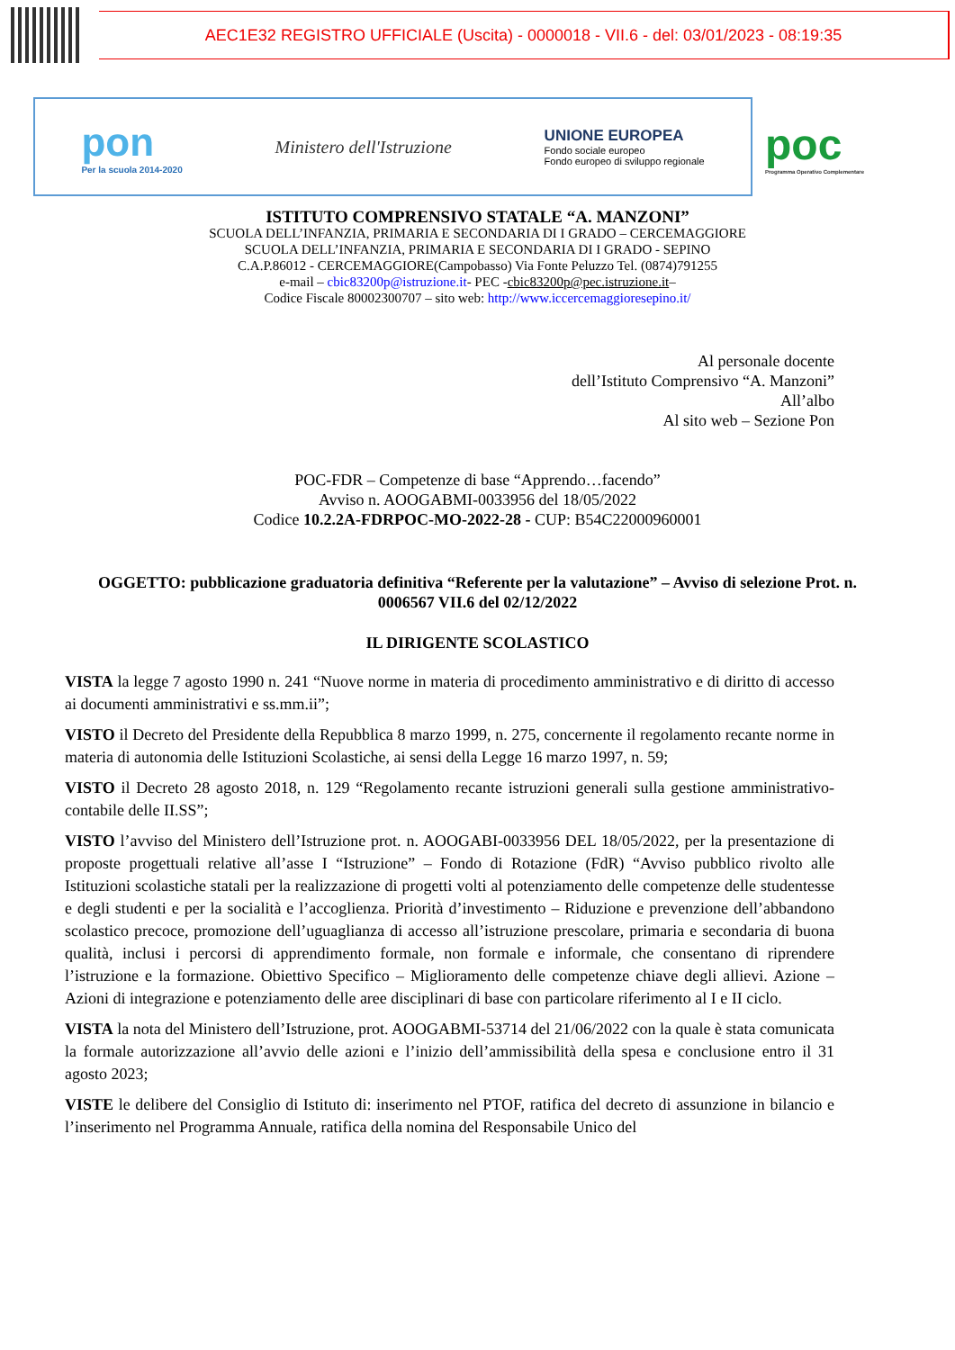AEC1E32 REGISTRO UFFICIALE (Uscita) - 0000018 - VII.6 - del: 03/01/2023 - 08:19:35
pon
Per la scuola 2014-2020
Ministero dell'Istruzione
UNIONE EUROPEA
Fondo sociale europeo
Fondo europeo di sviluppo regionale
poc
Programma Operativo Complementare
ISTITUTO COMPRENSIVO STATALE “A. MANZONI”
SCUOLA DELL’INFANZIA, PRIMARIA E SECONDARIA DI I GRADO – CERCEMAGGIORE
SCUOLA DELL’INFANZIA, PRIMARIA E SECONDARIA DI I GRADO - SEPINO
C.A.P.86012 - CERCEMAGGIORE(Campobasso) Via Fonte Peluzzo Tel. (0874)791255
e-mail – cbic83200p@istruzione.it- PEC -cbic83200p@pec.istruzione.it–
Codice Fiscale 80002300707 – sito web: http://www.iccercemaggioresepino.it/
Al personale docente
dell’Istituto Comprensivo “A. Manzoni”
All’albo
Al sito web – Sezione Pon
POC-FDR – Competenze di base “Apprendo…facendo”
Avviso n. AOOGABMI-0033956 del 18/05/2022
Codice 10.2.2A-FDRPOC-MO-2022-28 - CUP: B54C22000960001
OGGETTO: pubblicazione graduatoria definitiva “Referente per la valutazione” – Avviso di selezione Prot. n. 0006567 VII.6 del 02/12/2022
IL DIRIGENTE SCOLASTICO
VISTA la legge 7 agosto 1990 n. 241 “Nuove norme in materia di procedimento amministrativo e di diritto di accesso ai documenti amministrativi e ss.mm.ii”;
VISTO il Decreto del Presidente della Repubblica 8 marzo 1999, n. 275, concernente il regolamento recante norme in materia di autonomia delle Istituzioni Scolastiche, ai sensi della Legge 16 marzo 1997, n. 59;
VISTO il Decreto 28 agosto 2018, n. 129 “Regolamento recante istruzioni generali sulla gestione amministrativo-contabile delle II.SS”;
VISTO l’avviso del Ministero dell’Istruzione prot. n. AOOGABI-0033956 DEL 18/05/2022, per la presentazione di proposte progettuali relative all’asse I “Istruzione” – Fondo di Rotazione (FdR) “Avviso pubblico rivolto alle Istituzioni scolastiche statali per la realizzazione di progetti volti al potenziamento delle competenze delle studentesse e degli studenti e per la socialità e l’accoglienza. Priorità d’investimento – Riduzione e prevenzione dell’abbandono scolastico precoce, promozione dell’uguaglianza di accesso all’istruzione prescolare, primaria e secondaria di buona qualità, inclusi i percorsi di apprendimento formale, non formale e informale, che consentano di riprendere l’istruzione e la formazione. Obiettivo Specifico – Miglioramento delle competenze chiave degli allievi. Azione – Azioni di integrazione e potenziamento delle aree disciplinari di base con particolare riferimento al I e II ciclo.
VISTA la nota del Ministero dell’Istruzione, prot. AOOGABMI-53714 del 21/06/2022 con la quale è stata comunicata la formale autorizzazione all’avvio delle azioni e l’inizio dell’ammissibilità della spesa e conclusione entro il 31 agosto 2023;
VISTE le delibere del Consiglio di Istituto di: inserimento nel PTOF, ratifica del decreto di assunzione in bilancio e l’inserimento nel Programma Annuale, ratifica della nomina del Responsabile Unico del